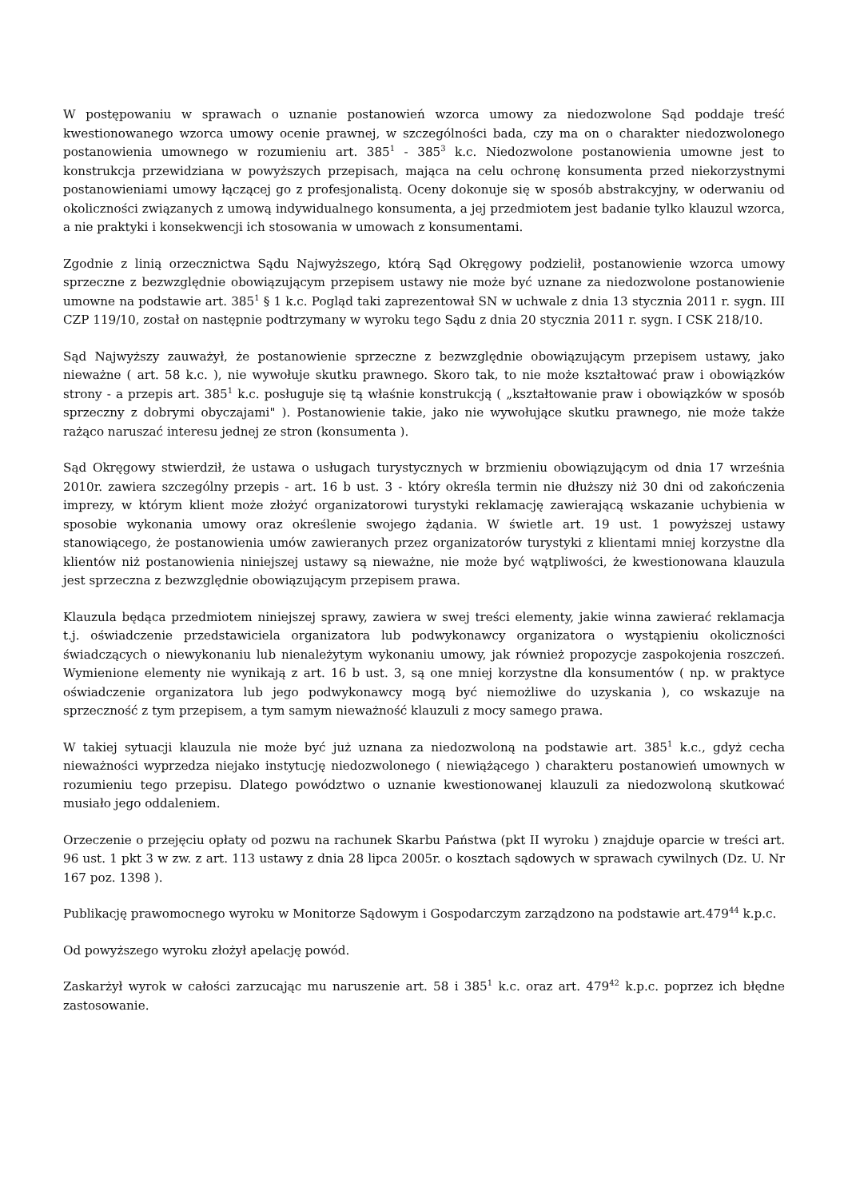W postępowaniu w sprawach o uznanie postanowień wzorca umowy za niedozwolone Sąd poddaje treść kwestionowanego wzorca umowy ocenie prawnej, w szczególności bada, czy ma on o charakter niedozwolonego postanowienia umownego w rozumieniu art. 385<sup>1</sup> - 385<sup>3</sup> k.c. Niedozwolone postanowienia umowne jest to konstrukcja przewidziana w powyższych przepisach, mająca na celu ochronę konsumenta przed niekorzystnymi postanowieniami umowy łączącej go z profesjonalistą. Oceny dokonuje się w sposób abstrakcyjny, w oderwaniu od okoliczności związanych z umową indywidualnego konsumenta, a jej przedmiotem jest badanie tylko klauzul wzorca, a nie praktyki i konsekwencji ich stosowania w umowach z konsumentami.
Zgodnie z linią orzecznictwa Sądu Najwyższego, którą Sąd Okręgowy podzielił, postanowienie wzorca umowy sprzeczne z bezwzględnie obowiązującym przepisem ustawy nie może być uznane za niedozwolone postanowienie umowne na podstawie art. 385<sup>1</sup> § 1 k.c. Pogląd taki zaprezentował SN w uchwale z dnia 13 stycznia 2011 r. sygn. III CZP 119/10, został on następnie podtrzymany w wyroku tego Sądu z dnia 20 stycznia 2011 r. sygn. I CSK 218/10.
Sąd Najwyższy zauważył, że postanowienie sprzeczne z bezwzględnie obowiązującym przepisem ustawy, jako nieważne ( art. 58 k.c. ), nie wywołuje skutku prawnego. Skoro tak, to nie może kształtować praw i obowiązków strony - a przepis art. 385<sup>1</sup> k.c. posługuje się tą właśnie konstrukcją ( „kształtowanie praw i obowiązków w sposób sprzeczny z dobrymi obyczajami" ). Postanowienie takie, jako nie wywołujące skutku prawnego, nie może także rażąco naruszać interesu jednej ze stron (konsumenta ).
Sąd Okręgowy stwierdził, że ustawa o usługach turystycznych w brzmieniu obowiązującym od dnia 17 września 2010r. zawiera szczególny przepis - art. 16 b ust. 3 - który określa termin nie dłuższy niż 30 dni od zakończenia imprezy, w którym klient może złożyć organizatorowi turystyki reklamację zawierającą wskazanie uchybienia w sposobie wykonania umowy oraz określenie swojego żądania. W świetle art. 19 ust. 1 powyższej ustawy stanowiącego, że postanowienia umów zawieranych przez organizatorów turystyki z klientami mniej korzystne dla klientów niż postanowienia niniejszej ustawy są nieważne, nie może być wątpliwości, że kwestionowana klauzula jest sprzeczna z bezwzględnie obowiązującym przepisem prawa.
Klauzula będąca przedmiotem niniejszej sprawy, zawiera w swej treści elementy, jakie winna zawierać reklamacja t.j. oświadczenie przedstawiciela organizatora lub podwykonawcy organizatora o wystąpieniu okoliczności świadczących o niewykonaniu lub nienależytym wykonaniu umowy, jak również propozycje zaspokojenia roszczeń. Wymienione elementy nie wynikają z art. 16 b ust. 3, są one mniej korzystne dla konsumentów ( np. w praktyce oświadczenie organizatora lub jego podwykonawcy mogą być niemożliwe do uzyskania ), co wskazuje na sprzeczność z tym przepisem, a tym samym nieważność klauzuli z mocy samego prawa.
W takiej sytuacji klauzula nie może być już uznana za niedozwoloną na podstawie art. 385<sup>1</sup> k.c., gdyż cecha nieważności wyprzedza niejako instytucję niedozwolonego ( niewiążącego ) charakteru postanowień umownych w rozumieniu tego przepisu. Dlatego powództwo o uznanie kwestionowanej klauzuli za niedozwoloną skutkować musiało jego oddaleniem.
Orzeczenie o przejęciu opłaty od pozwu na rachunek Skarbu Państwa (pkt II wyroku ) znajduje oparcie w treści art. 96 ust. 1 pkt 3 w zw. z art. 113 ustawy z dnia 28 lipca 2005r. o kosztach sądowych w sprawach cywilnych (Dz. U. Nr 167 poz. 1398 ).
Publikację prawomocnego wyroku w Monitorze Sądowym i Gospodarczym zarządzono na podstawie art.479<sup>44</sup> k.p.c.
Od powyższego wyroku złożył apelację powód.
Zaskarżył wyrok w całości zarzucając mu naruszenie art. 58 i 385<sup>1</sup> k.c. oraz art. 479<sup>42</sup> k.p.c. poprzez ich błędne zastosowanie.